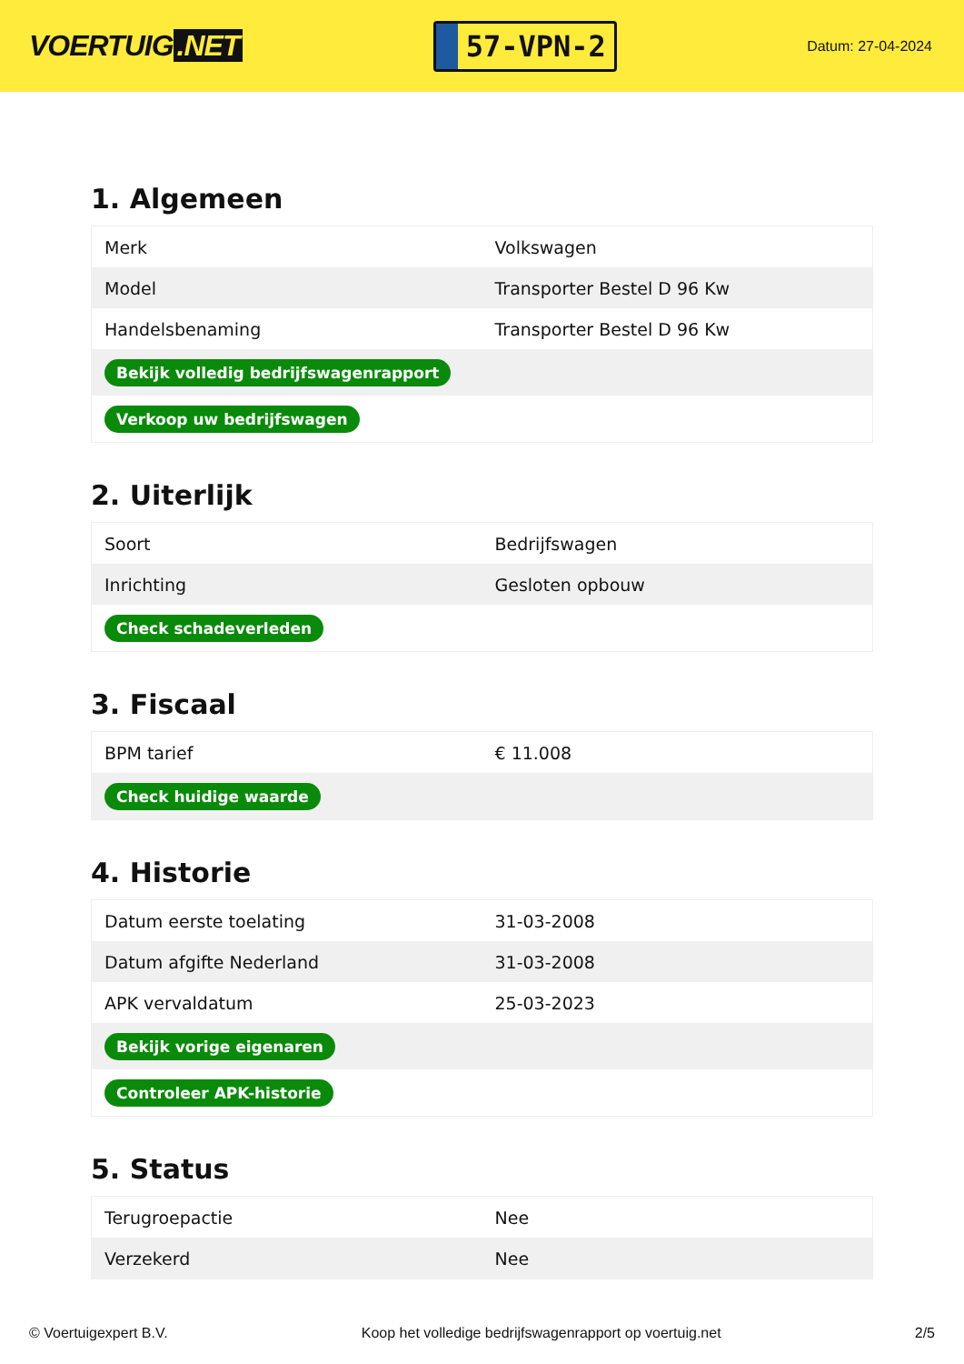VOERTUIG.NET
57-VPN-2
Datum: 27-04-2024
1. Algemeen
| Merk | Volkswagen |
| Model | Transporter Bestel D 96 Kw |
| Handelsbenaming | Transporter Bestel D 96 Kw |
| Bekijk volledig bedrijfswagenrapport | |
| Verkoop uw bedrijfswagen | |
2. Uiterlijk
| Soort | Bedrijfswagen |
| Inrichting | Gesloten opbouw |
| Check schadeverleden | |
3. Fiscaal
| BPM tarief | € 11.008 |
| Check huidige waarde | |
4. Historie
| Datum eerste toelating | 31-03-2008 |
| Datum afgifte Nederland | 31-03-2008 |
| APK vervaldatum | 25-03-2023 |
| Bekijk vorige eigenaren | |
| Controleer APK-historie | |
5. Status
| Terugroepactie | Nee |
| Verzekerd | Nee |
© Voertuigexpert B.V. Koop het volledige bedrijfswagenrapport op voertuig.net 2/5